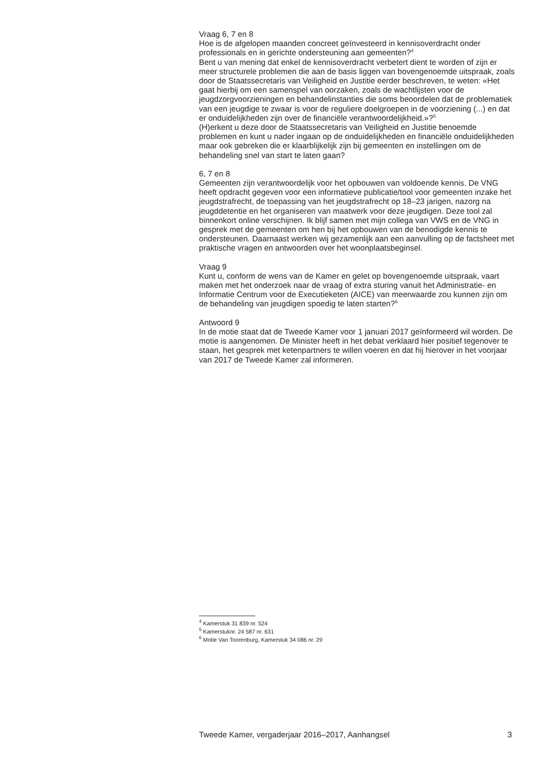Vraag 6, 7 en 8
Hoe is de afgelopen maanden concreet geïnvesteerd in kennisoverdracht onder professionals en in gerichte ondersteuning aan gemeenten?<sup>4</sup>
Bent u van mening dat enkel de kennisoverdracht verbetert dient te worden of zijn er meer structurele problemen die aan de basis liggen van bovengenoemde uitspraak, zoals door de Staatssecretaris van Veiligheid en Justitie eerder beschreven, te weten: «Het gaat hierbij om een samenspel van oorzaken, zoals de wachtlijsten voor de jeugdzorgvoorzieningen en behandelinstanties die soms beoordelen dat de problematiek van een jeugdige te zwaar is voor de reguliere doelgroepen in de voorziening (...) en dat er onduidelijkheden zijn over de financiële verantwoordelijkheid.»?<sup>5</sup>
(H)erkent u deze door de Staatssecretaris van Veiligheid en Justitie benoemde problemen en kunt u nader ingaan op de onduidelijkheden en financiële onduidelijkheden maar ook gebreken die er klaarblijkelijk zijn bij gemeenten en instellingen om de behandeling snel van start te laten gaan?
6, 7 en 8
Gemeenten zijn verantwoordelijk voor het opbouwen van voldoende kennis. De VNG heeft opdracht gegeven voor een informatieve publicatie/tool voor gemeenten inzake het jeugdstrafrecht, de toepassing van het jeugdstrafrecht op 18–23 jarigen, nazorg na jeugddetentie en het organiseren van maatwerk voor deze jeugdigen. Deze tool zal binnenkort online verschijnen. Ik blijf samen met mijn collega van VWS en de VNG in gesprek met de gemeenten om hen bij het opbouwen van de benodigde kennis te ondersteunen. Daarnaast werken wij gezamenlijk aan een aanvulling op de factsheet met praktische vragen en antwoorden over het woonplaatsbeginsel.
Vraag 9
Kunt u, conform de wens van de Kamer en gelet op bovengenoemde uitspraak, vaart maken met het onderzoek naar de vraag of extra sturing vanuit het Administratie- en Informatie Centrum voor de Executieketen (AICE) van meerwaarde zou kunnen zijn om de behandeling van jeugdigen spoedig te laten starten?<sup>6</sup>
Antwoord 9
In de motie staat dat de Tweede Kamer voor 1 januari 2017 geïnformeerd wil worden. De motie is aangenomen. De Minister heeft in het debat verklaard hier positief tegenover te staan, het gesprek met ketenpartners te willen voeren en dat hij hierover in het voorjaar van 2017 de Tweede Kamer zal informeren.
<sup>4</sup> Kamerstuk 31 839 nr. 524
<sup>5</sup> Kamerstuknr. 24 587 nr. 631
<sup>6</sup> Motie Van Toorenburg, Kamerstuk 34 086 nr. 29
Tweede Kamer, vergaderjaar 2016–2017, Aanhangsel 3